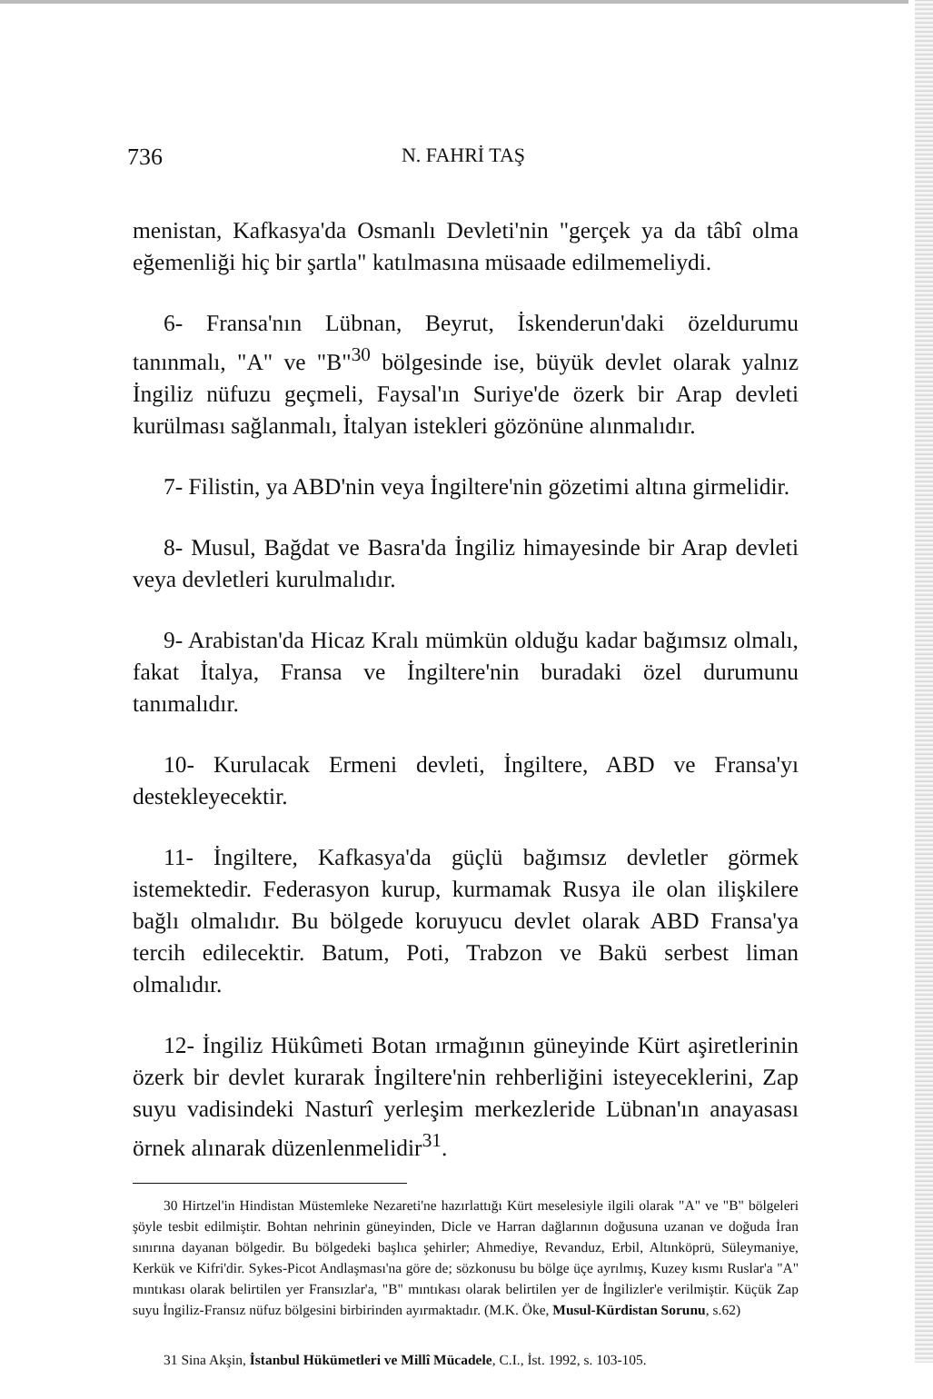736 N. FAHRİ TAŞ
menistan, Kafkasya'da Osmanlı Devleti'nin "gerçek ya da tâbî olma eğemenliği hiç bir şartla" katılmasına müsaade edilmemeliydi.
6- Fransa'nın Lübnan, Beyrut, İskenderun'daki özeldurumu tanınmalı, "A" ve "B"<sup>30</sup> bölgesinde ise, büyük devlet olarak yalnız İngiliz nüfuzu geçmeli, Faysal'ın Suriye'de özerk bir Arap devleti kurülması sağlanmalı, İtalyan istekleri gözönüne alınmalıdır.
7- Filistin, ya ABD'nin veya İngiltere'nin gözetimi altına girmelidir.
8- Musul, Bağdat ve Basra'da İngiliz himayesinde bir Arap devleti veya devletleri kurulmalıdır.
9- Arabistan'da Hicaz Kralı mümkün olduğu kadar bağımsız olmalı, fakat İtalya, Fransa ve İngiltere'nin buradaki özel durumunu tanımalıdır.
10- Kurulacak Ermeni devleti, İngiltere, ABD ve Fransa'yı destekleyecektir.
11- İngiltere, Kafkasya'da güçlü bağımsız devletler görmek istemektedir. Federasyon kurup, kurmamak Rusya ile olan ilişkilere bağlı olmalıdır. Bu bölgede koruyucu devlet olarak ABD Fransa'ya tercih edilecektir. Batum, Poti, Trabzon ve Bakü serbest liman olmalıdır.
12- İngiliz Hükûmeti Botan ırmağının güneyinde Kürt aşiretlerinin özerk bir devlet kurarak İngiltere'nin rehberliğini isteyeceklerini, Zap suyu vadisindeki Nasturî yerleşim merkezleride Lübnan'ın anayasası örnek alınarak düzenlenmelidir<sup>31</sup>.
30 Hirtzel'in Hindistan Müstemleke Nezareti'ne hazırlattığı Kürt meselesiyle ilgili olarak "A" ve "B" bölgeleri şöyle tesbit edilmiştir. Bohtan nehrinin güneyinden, Dicle ve Harran dağlarının doğusuna uzanan ve doğuda İran sınırına dayanan bölgedir. Bu bölgedeki başlıca şehirler; Ahmediye, Revanduz, Erbil, Altınköprü, Süleymaniye, Kerkük ve Kifri'dir. Sykes-Picot Andlaşması'na göre de; sözkonusu bu bölge üçe ayrılmış, Kuzey kısmı Ruslar'a "A" mıntıkası olarak belirtilen yer Fransızlar'a, "B" mıntıkası olarak belirtilen yer de İngilizler'e verilmiştir. Küçük Zap suyu İngiliz-Fransız nüfuz bölgesini birbirinden ayırmaktadır. (M.K. Öke, Musul-Kürdistan Sorunu, s.62)
31 Sina Akşin, İstanbul Hükümetleri ve Millî Mücadele, C.I., İst. 1992, s. 103-105.